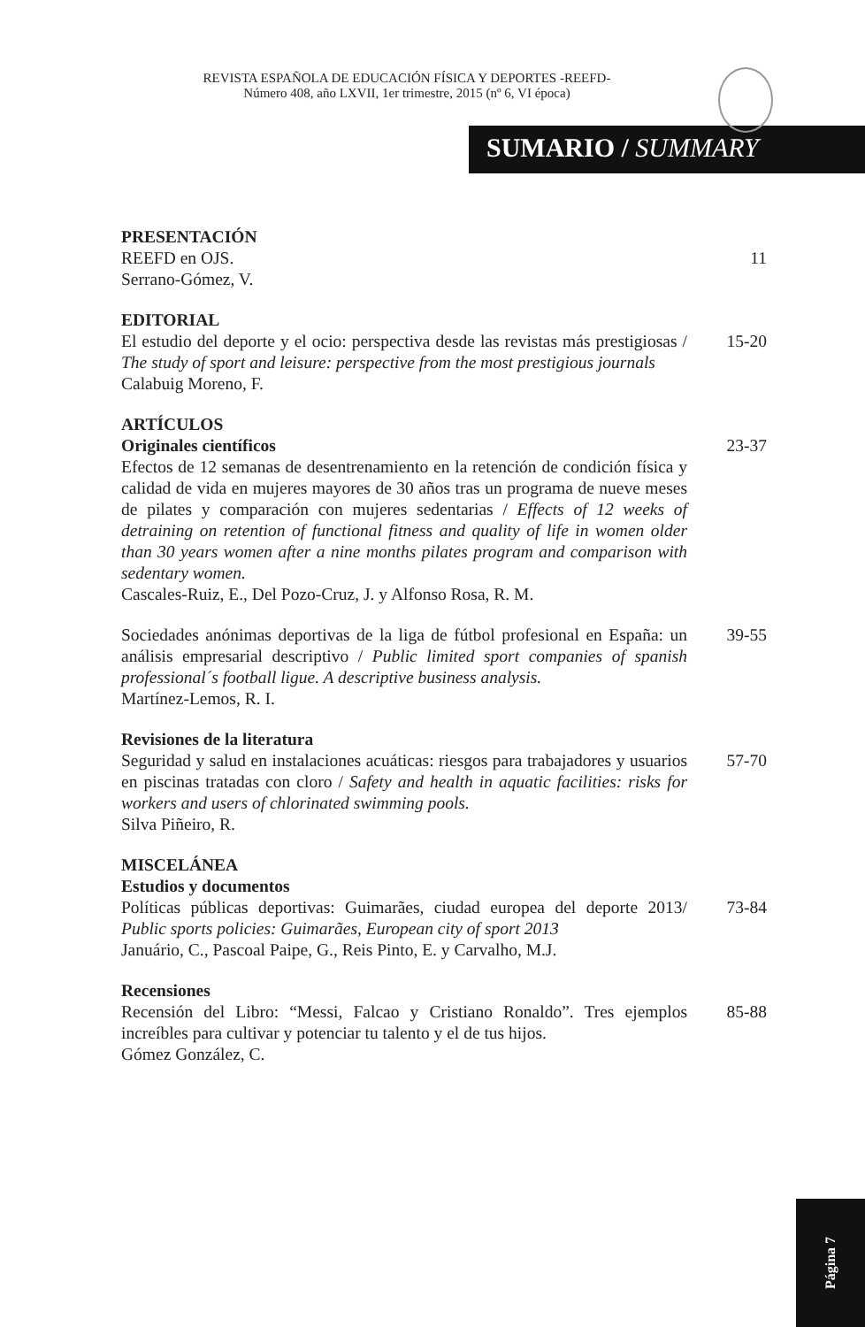REVISTA ESPAÑOLA DE EDUCACIÓN FÍSICA Y DEPORTES -REEFD-
Número 408, año LXVII, 1er trimestre, 2015 (nº 6, VI época)
SUMARIO / SUMMARY
PRESENTACIÓN
REEFD en OJS.
Serrano-Gómez, V.
11
EDITORIAL
El estudio del deporte y el ocio: perspectiva desde las revistas más prestigiosas / The study of sport and leisure: perspective from the most prestigious journals
Calabuig Moreno, F.
15-20
ARTÍCULOS
Originales científicos
Efectos de 12 semanas de desentrenamiento en la retención de condición física y calidad de vida en mujeres mayores de 30 años tras un programa de nueve meses de pilates y comparación con mujeres sedentarias / Effects of 12 weeks of detraining on retention of functional fitness and quality of life in women older than 30 years women after a nine months pilates program and comparison with sedentary women.
Cascales-Ruiz, E., Del Pozo-Cruz, J. y Alfonso Rosa, R. M.
23-37
Sociedades anónimas deportivas de la liga de fútbol profesional en España: un análisis empresarial descriptivo / Public limited sport companies of spanish professional´s football ligue. A descriptive business analysis.
Martínez-Lemos, R. I.
39-55
Revisiones de la literatura
Seguridad y salud en instalaciones acuáticas: riesgos para trabajadores y usuarios en piscinas tratadas con cloro / Safety and health in aquatic facilities: risks for workers and users of chlorinated swimming pools.
Silva Piñeiro, R.
57-70
MISCELÁNEA
Estudios y documentos
Políticas públicas deportivas: Guimarães, ciudad europea del deporte 2013/ Public sports policies: Guimarães, European city of sport 2013
Januário, C., Pascoal Paipe, G., Reis Pinto, E. y Carvalho, M.J.
73-84
Recensiones
Recensión del Libro: “Messi, Falcao y Cristiano Ronaldo”. Tres ejemplos increíbles para cultivar y potenciar tu talento y el de tus hijos.
Gómez González, C.
85-88
Página 7